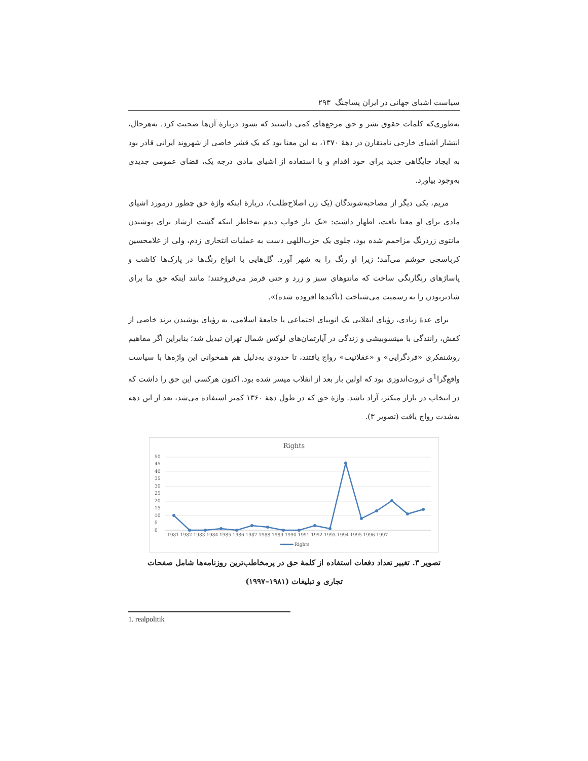سیاست اشیای جهانی در ایران پساجنگ ۲۹۳
به‌طوری‌که کلمات حقوق بشر و حق مرجع‌های کمی داشتند که بشود دربارهٔ آن‌ها صحبت کرد. به‌هرحال، انتشار اشیای خارجی نامتقارن در دههٔ ۱۳۷۰، به این معنا بود که یک قشر خاصی از شهروند ایرانی قادر بود به ایجاد جایگاهی جدید برای خود اقدام و با استفاده از اشیای مادی درجه یک، فضای عمومی جدیدی به‌وجود بیاورد.
مریم، یکی دیگر از مصاحبه‌شوندگان (یک زن اصلاح‌طلب)، دربارهٔ اینکه واژهٔ حق چطور درمورد اشیای مادی برای او معنا یافت، اظهار داشت: «یک بار خواب دیدم به‌خاطر اینکه گشت ارشاد برای پوشیدن مانتوی زردرنگ مزاحمم شده بود، جلوی یک حزب‌اللهی دست به عملیات انتحاری زدم، ولی از غلامحسین کرباسچی خوشم می‌آمد؛ زیرا او رنگ را به شهر آورد. گل‌هایی با انواع رنگ‌ها در پارک‌ها کاشت و پاساژهای رنگارنگی ساخت که مانتوهای سبز و زرد و حتی قرمز می‌فروختند؛ مانند اینکه حق ما برای شادتربودن را به رسمیت می‌شناخت (تأکیدها افزوده شده)».
برای عدهٔ زیادی، رؤیای انقلابی یک اتوپیای اجتماعی یا جامعهٔ اسلامی، به رؤیای پوشیدن برند خاصی از کفش، رانندگی با میتسوبیشی و زندگی در آپارتمان‌های لوکس شمال تهران تبدیل شد؛ بنابراین اگر مفاهیم روشنفکری «فردگرایی» و «عقلانیت» رواج یافتند، تا حدودی به‌دلیل هم همخوانی این واژه‌ها با سیاست واقع‌گرا<sup>1</sup>ی ثروت‌اندوزی بود که اولین بار بعد از انقلاب میسر شده بود. اکنون هرکسی این حق را داشت که در انتخاب در بازار متکثر، آزاد باشد. واژهٔ حق که در طول دههٔ ۱۳۶۰ کمتر استفاده می‌شد، بعد از این دهه به‌شدت رواج یافت (تصویر ۳).
Rights
50
45
40
35
30
25
20
15
10
5
0
1981 1982 1983 1984 1985 1986 1987 1988 1989 1990 1991 1992 1993 1994 1995 1996 1997
Rights
تصویر ۳. تغییر تعداد دفعات استفاده از کلمهٔ حق در پرمخاطب‌ترین روزنامه‌ها شامل صفحات
تجاری و تبلیغات (۱۹۸۱–۱۹۹۷)
1. realpolitik